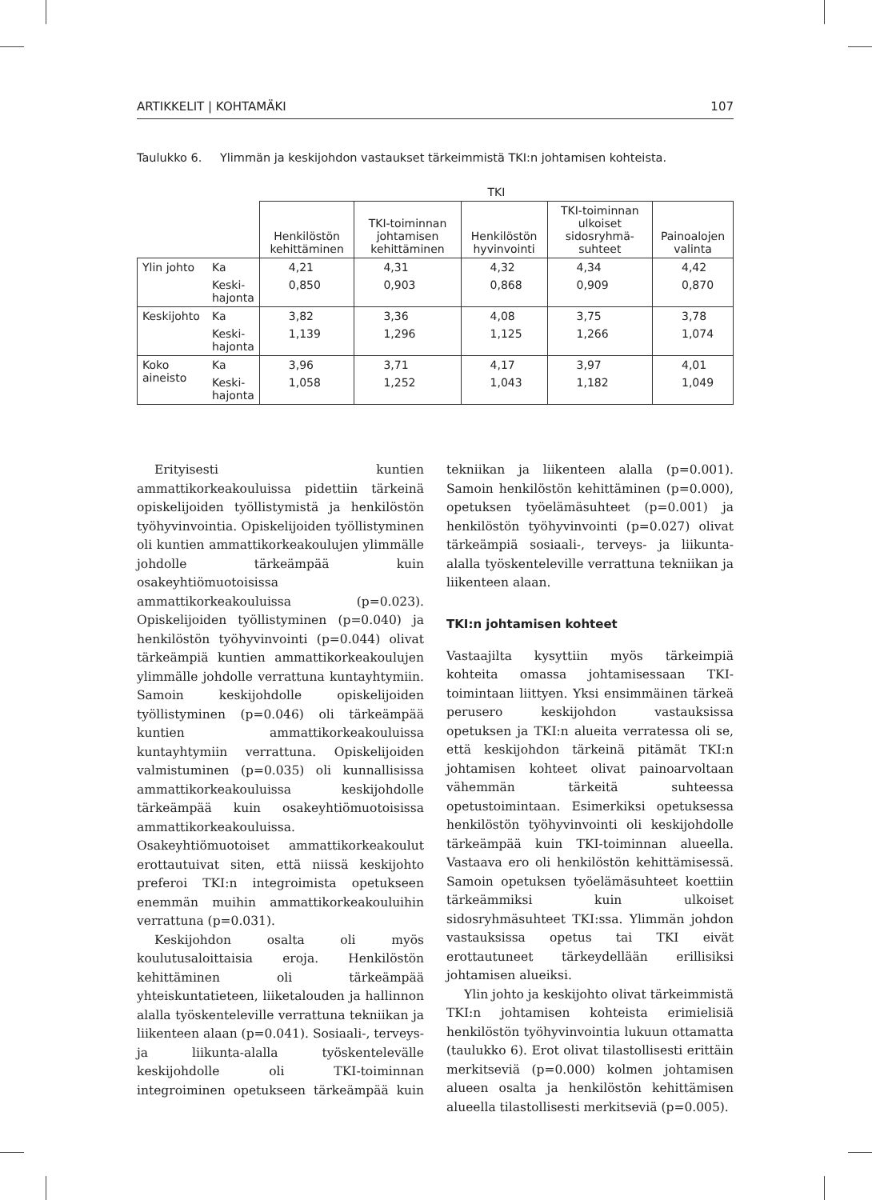ARTIKKELIT | KOHTAMÄKI 107
Taulukko 6. Ylimmän ja keskijohdon vastaukset tärkeimmistä TKI:n johtamisen kohteista.
| | | TKI | | | | |
| --- | --- | --- | --- | --- | --- | --- |
| | | Henkilöstön kehittäminen | TKI-toiminnan johtamisen kehittäminen | Henkilöstön hyvinvointi | TKI-toiminnan ulkoiset sidosryhmä-suhteet | Painoalojen valinta |
| Ylin johto | Ka | 4,21 | 4,31 | 4,32 | 4,34 | 4,42 |
| | Keski- hajonta | 0,850 | 0,903 | 0,868 | 0,909 | 0,870 |
| Keskijohto | Ka | 3,82 | 3,36 | 4,08 | 3,75 | 3,78 |
| | Keski- hajonta | 1,139 | 1,296 | 1,125 | 1,266 | 1,074 |
| Koko aineisto | Ka | 3,96 | 3,71 | 4,17 | 3,97 | 4,01 |
| | Keski- hajonta | 1,058 | 1,252 | 1,043 | 1,182 | 1,049 |
Erityisesti kuntien ammattikorkeakouluissa pidettiin tärkeinä opiskelijoiden työllistymistä ja henkilöstön työhyvinvointia. Opiskelijoiden työllistyminen oli kuntien ammattikorkeakoulujen ylimmälle johdolle tärkeämpää kuin osakeyhtiömuotoisissa ammattikorkeakouluissa (p=0.023). Opiskelijoiden työllistyminen (p=0.040) ja henkilöstön työhyvinvointi (p=0.044) olivat tärkeämpiä kuntien ammattikorkeakoulujen ylimmälle johdolle verrattuna kuntayhtymiin. Samoin keskijohdolle opiskelijoiden työllistyminen (p=0.046) oli tärkeämpää kuntien ammattikorkeakouluissa kuntayhtymiin verrattuna. Opiskelijoiden valmistuminen (p=0.035) oli kunnallisissa ammattikorkeakouluissa keskijohdolle tärkeämpää kuin osakeyhtiömuotoisissa ammattikorkeakouluissa. Osakeyhtiömuotoiset ammattikorkeakoulut erottautuivat siten, että niissä keskijohto preferoi TKI:n integroimista opetukseen enemmän muihin ammattikorkeakouluihin verrattuna (p=0.031).
Keskijohdon osalta oli myös koulutusaloittaisia eroja. Henkilöstön kehittäminen oli tärkeämpää yhteiskuntatieteen, liiketalouden ja hallinnon alalla työskenteleville verrattuna tekniikan ja liikenteen alaan (p=0.041). Sosiaali-, terveys- ja liikunta-alalla työskentelevälle keskijohdolle oli TKI-toiminnan integroiminen opetukseen tärkeämpää kuin tekniikan ja liikenteen alalla (p=0.001). Samoin henkilöstön kehittäminen (p=0.000), opetuksen työelämäsuhteet (p=0.001) ja henkilöstön työhyvinvointi (p=0.027) olivat tärkeämpiä sosiaali-, terveys- ja liikunta-alalla työskenteleville verrattuna tekniikan ja liikenteen alaan.
TKI:n johtamisen kohteet
Vastaajilta kysyttiin myös tärkeimpiä kohteita omassa johtamisessaan TKI-toimintaan liittyen. Yksi ensimmäinen tärkeä perusero keskijohdon vastauksissa opetuksen ja TKI:n alueita verratessa oli se, että keskijohdon tärkeinä pitämät TKI:n johtamisen kohteet olivat painoarvoltaan vähemmän tärkeitä suhteessa opetustoimintaan. Esimerkiksi opetuksessa henkilöstön työhyvinvointi oli keskijohdolle tärkeämpää kuin TKI-toiminnan alueella. Vastaava ero oli henkilöstön kehittämisessä. Samoin opetuksen työelämäsuhteet koettiin tärkeämmiksi kuin ulkoiset sidosryhmäsuhteet TKI:ssa. Ylimmän johdon vastauksissa opetus tai TKI eivät erottautuneet tärkeydellään erillisiksi johtamisen alueiksi.
Ylin johto ja keskijohto olivat tärkeimmistä TKI:n johtamisen kohteista erimielisiä henkilöstön työhyvinvointia lukuun ottamatta (taulukko 6). Erot olivat tilastollisesti erittäin merkitseviä (p=0.000) kolmen johtamisen alueen osalta ja henkilöstön kehittämisen alueella tilastollisesti merkitseviä (p=0.005).